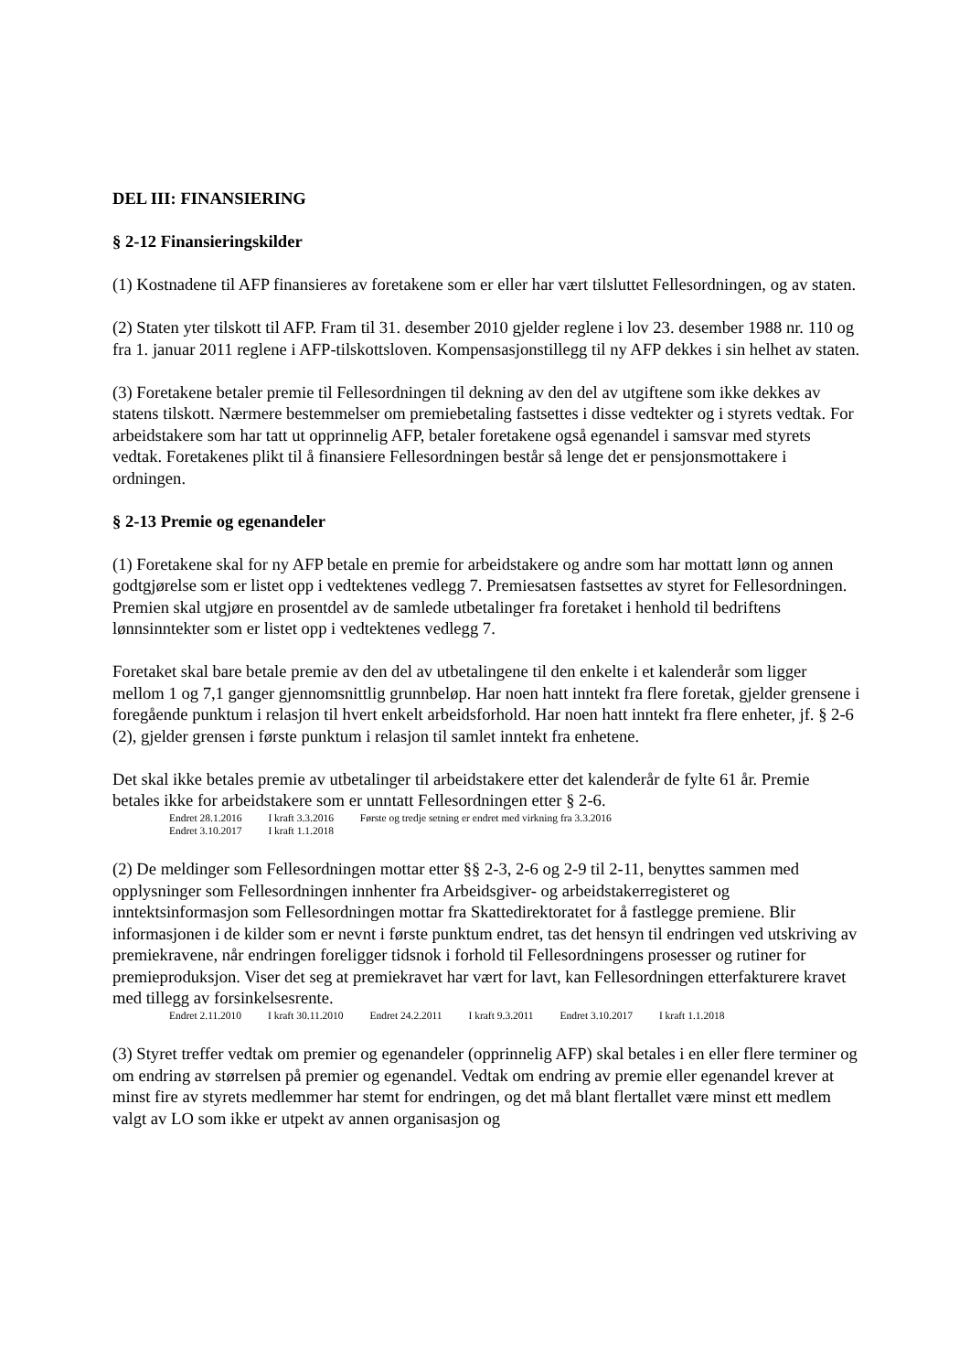DEL III: FINANSIERING
§ 2-12 Finansieringskilder
(1) Kostnadene til AFP finansieres av foretakene som er eller har vært tilsluttet Fellesordningen, og av staten.
(2) Staten yter tilskott til AFP. Fram til 31. desember 2010 gjelder reglene i lov 23. desember 1988 nr. 110 og fra 1. januar 2011 reglene i AFP-tilskottsloven. Kompensasjonstillegg til ny AFP dekkes i sin helhet av staten.
(3) Foretakene betaler premie til Fellesordningen til dekning av den del av utgiftene som ikke dekkes av statens tilskott. Nærmere bestemmelser om premiebetaling fastsettes i disse vedtekter og i styrets vedtak. For arbeidstakere som har tatt ut opprinnelig AFP, betaler foretakene også egenandel i samsvar med styrets vedtak. Foretakenes plikt til å finansiere Fellesordningen består så lenge det er pensjonsmottakere i ordningen.
§ 2-13 Premie og egenandeler
(1) Foretakene skal for ny AFP betale en premie for arbeidstakere og andre som har mottatt lønn og annen godtgjørelse som er listet opp i vedtektenes vedlegg 7. Premiesatsen fastsettes av styret for Fellesordningen. Premien skal utgjøre en prosentdel av de samlede utbetalinger fra foretaket i henhold til bedriftens lønnsinntekter som er listet opp i vedtektenes vedlegg 7.
Foretaket skal bare betale premie av den del av utbetalingene til den enkelte i et kalenderår som ligger mellom 1 og 7,1 ganger gjennomsnittlig grunnbeløp. Har noen hatt inntekt fra flere foretak, gjelder grensene i foregående punktum i relasjon til hvert enkelt arbeidsforhold. Har noen hatt inntekt fra flere enheter, jf. § 2-6 (2), gjelder grensen i første punktum i relasjon til samlet inntekt fra enhetene.
Det skal ikke betales premie av utbetalinger til arbeidstakere etter det kalenderår de fylte 61 år. Premie betales ikke for arbeidstakere som er unntatt Fellesordningen etter § 2-6.
Endret 28.1.2016 I kraft 3.3.2016 Første og tredje setning er endret med virkning fra 3.3.2016
Endret 3.10.2017 I kraft 1.1.2018
(2) De meldinger som Fellesordningen mottar etter §§ 2-3, 2-6 og 2-9 til 2-11, benyttes sammen med opplysninger som Fellesordningen innhenter fra Arbeidsgiver- og arbeidstakerregisteret og inntektsinformasjon som Fellesordningen mottar fra Skattedirektoratet for å fastlegge premiene. Blir informasjonen i de kilder som er nevnt i første punktum endret, tas det hensyn til endringen ved utskriving av premiekravene, når endringen foreligger tidsnok i forhold til Fellesordningens prosesser og rutiner for premieproduksjon. Viser det seg at premiekravet har vært for lavt, kan Fellesordningen etterfakturere kravet med tillegg av forsinkelsesrente.
Endret 2.11.2010 I kraft 30.11.2010 Endret 24.2.2011 I kraft 9.3.2011 Endret 3.10.2017 I kraft 1.1.2018
(3) Styret treffer vedtak om premier og egenandeler (opprinnelig AFP) skal betales i en eller flere terminer og om endring av størrelsen på premier og egenandel. Vedtak om endring av premie eller egenandel krever at minst fire av styrets medlemmer har stemt for endringen, og det må blant flertallet være minst ett medlem valgt av LO som ikke er utpekt av annen organisasjon og